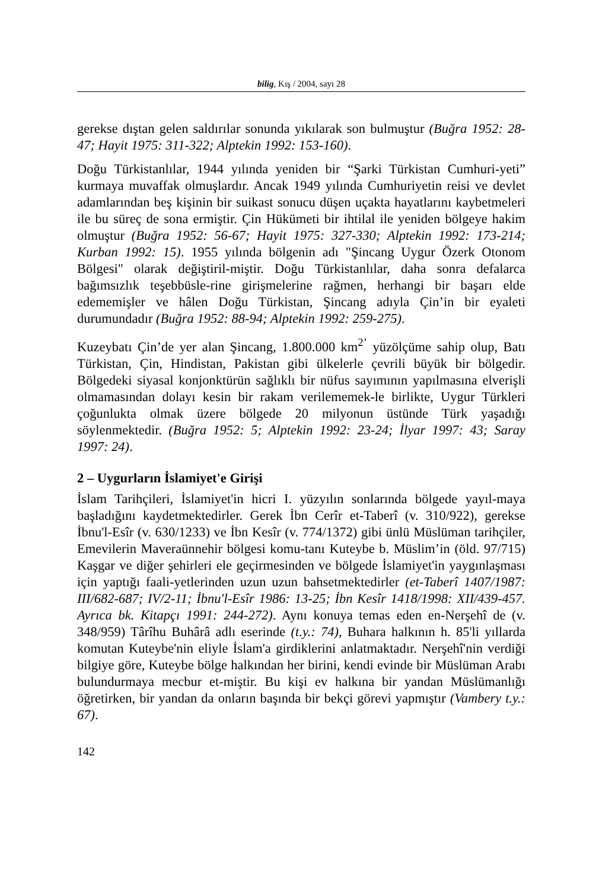bilig, Kış / 2004, sayı 28
gerekse dıştan gelen saldırılar sonunda yıkılarak son bulmuştur (Buğra 1952: 28-47; Hayit 1975: 311-322; Alptekin 1992: 153-160).
Doğu Türkistanlılar, 1944 yılında yeniden bir “Şarki Türkistan Cumhuri-yeti” kurmaya muvaffak olmuşlardır. Ancak 1949 yılında Cumhuriyetin reisi ve devlet adamlarından beş kişinin bir suikast sonucu düşen uçakta hayatlarını kaybetmeleri ile bu süreç de sona ermiştir. Çin Hükümeti bir ihtilal ile yeniden bölgeye hakim olmuştur (Buğra 1952: 56-67; Hayit 1975: 327-330; Alptekin 1992: 173-214; Kurban 1992: 15). 1955 yılında bölgenin adı "Şincang Uygur Özerk Otonom Bölgesi" olarak değiştiril-miştir. Doğu Türkistanlılar, daha sonra defalarca bağımsızlık teşebbüsle-rine girişmelerine rağmen, herhangi bir başarı elde edememişler ve hâlen Doğu Türkistan, Şincang adıyla Çin’in bir eyaleti durumundadır (Buğra 1952: 88-94; Alptekin 1992: 259-275).
Kuzeybatı Çin’de yer alan Şincang, 1.800.000 km<sup>2’</sup> yüzölçüme sahip olup, Batı Türkistan, Çin, Hindistan, Pakistan gibi ülkelerle çevrili büyük bir bölgedir. Bölgedeki siyasal konjonktürün sağlıklı bir nüfus sayımının yapılmasına elverişli olmamasından dolayı kesin bir rakam verilememek-le birlikte, Uygur Türkleri çoğunlukta olmak üzere bölgede 20 milyonun üstünde Türk yaşadığı söylenmektedir. (Buğra 1952: 5; Alptekin 1992: 23-24; İlyar 1997: 43; Saray 1997: 24).
2 – Uygurların İslamiyet'e Girişi
İslam Tarihçileri, İslamiyet'in hicri I. yüzyılın sonlarında bölgede yayıl-maya başladığını kaydetmektedirler. Gerek İbn Cerîr et-Taberî (v. 310/922), gerekse İbnu'l-Esîr (v. 630/1233) ve İbn Kesîr (v. 774/1372) gibi ünlü Müslüman tarihçiler, Emevilerin Maveraünnehir bölgesi komu-tanı Kuteybe b. Müslim’in (öld. 97/715) Kaşgar ve diğer şehirleri ele geçirmesinden ve bölgede İslamiyet'in yaygınlaşması için yaptığı faali-yetlerinden uzun uzun bahsetmektedirler (et-Taberî 1407/1987: III/682-687; IV/2-11; İbnu'l-Esîr 1986: 13-25; İbn Kesîr 1418/1998: XII/439-457. Ayrıca bk. Kitapçı 1991: 244-272). Aynı konuya temas eden en-Nerşehî de (v. 348/959) Târîhu Buhârâ adlı eserinde (t.y.: 74), Buhara halkının h. 85'li yıllarda komutan Kuteybe'nin eliyle İslam'a girdiklerini anlatmaktadır. Nerşehî'nin verdiği bilgiye göre, Kuteybe bölge halkından her birini, kendi evinde bir Müslüman Arabı bulundurmaya mecbur et-miştir. Bu kişi ev halkına bir yandan Müslümanlığı öğretirken, bir yandan da onların başında bir bekçi görevi yapmıştır (Vambery t.y.: 67).
142